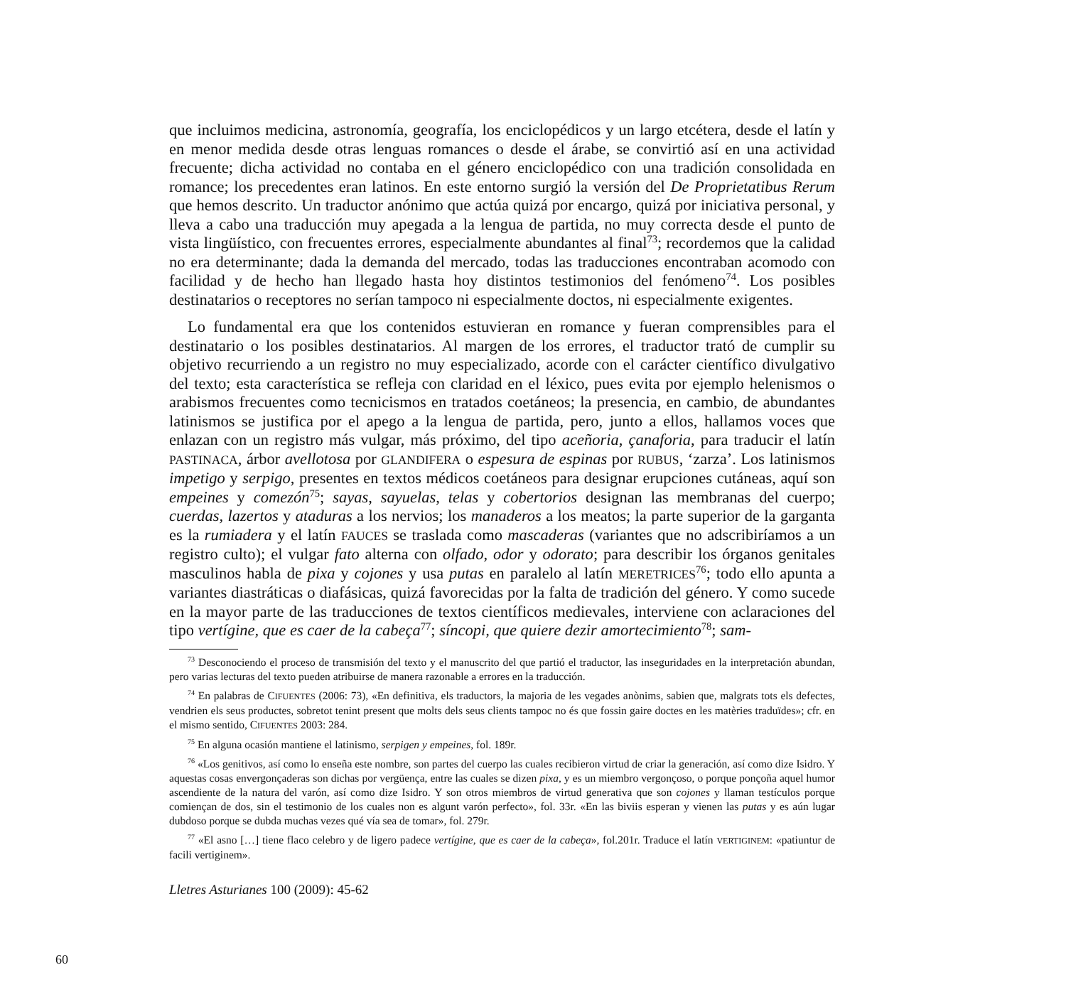que incluimos medicina, astronomía, geografía, los enciclopédicos y un largo etcétera, desde el latín y en menor medida desde otras lenguas romances o desde el árabe, se convirtió así en una actividad frecuente; dicha actividad no contaba en el género enciclopédico con una tradición consolidada en romance; los precedentes eran latinos. En este entorno surgió la versión del De Proprietatibus Rerum que hemos descrito. Un traductor anónimo que actúa quizá por encargo, quizá por iniciativa personal, y lleva a cabo una traducción muy apegada a la lengua de partida, no muy correcta desde el punto de vista lingüístico, con frecuentes errores, especialmente abundantes al final<sup>73</sup>; recordemos que la calidad no era determinante; dada la demanda del mercado, todas las traducciones encontraban acomodo con facilidad y de hecho han llegado hasta hoy distintos testimonios del fenómeno<sup>74</sup>. Los posibles destinatarios o receptores no serían tampoco ni especialmente doctos, ni especialmente exigentes.
Lo fundamental era que los contenidos estuvieran en romance y fueran comprensibles para el destinatario o los posibles destinatarios. Al margen de los errores, el traductor trató de cumplir su objetivo recurriendo a un registro no muy especializado, acorde con el carácter científico divulgativo del texto; esta característica se refleja con claridad en el léxico, pues evita por ejemplo helenismos o arabismos frecuentes como tecnicismos en tratados coetáneos; la presencia, en cambio, de abundantes latinismos se justifica por el apego a la lengua de partida, pero, junto a ellos, hallamos voces que enlazan con un registro más vulgar, más próximo, del tipo aceñoria, çanaforia, para traducir el latín PASTINACA, árbor avellotosa por GLANDIFERA o espesura de espinas por RUBUS, ‘zarza’. Los latinismos impetigo y serpigo, presentes en textos médicos coetáneos para designar erupciones cutáneas, aquí son empeines y comezón<sup>75</sup>; sayas, sayuelas, telas y cobertorios designan las membranas del cuerpo; cuerdas, lazertos y ataduras a los nervios; los manaderos a los meatos; la parte superior de la garganta es la rumiadera y el latín FAUCES se traslada como mascaderas (variantes que no adscribiríamos a un registro culto); el vulgar fato alterna con olfado, odor y odorato; para describir los órganos genitales masculinos habla de pixa y cojones y usa putas en paralelo al latín MERETRICES<sup>76</sup>; todo ello apunta a variantes diastráticas o diafásicas, quizá favorecidas por la falta de tradición del género. Y como sucede en la mayor parte de las traducciones de textos científicos medievales, interviene con aclaraciones del tipo vertígine, que es caer de la cabeça<sup>77</sup>; síncopi, que quiere dezir amortecimiento<sup>78</sup>; sam-
<sup>73</sup> Desconociendo el proceso de transmisión del texto y el manuscrito del que partió el traductor, las inseguridades en la interpretación abundan, pero varias lecturas del texto pueden atribuirse de manera razonable a errores en la traducción.
<sup>74</sup> En palabras de CIFUENTES (2006: 73), «En definitiva, els traductors, la majoria de les vegades anònims, sabien que, malgrats tots els defectes, vendrien els seus productes, sobretot tenint present que molts dels seus clients tampoc no és que fossin gaire doctes en les matèries traduïdes»; cfr. en el mismo sentido, CIFUENTES 2003: 284.
<sup>75</sup> En alguna ocasión mantiene el latinismo, serpigen y empeines, fol. 189r.
<sup>76</sup> «Los genitivos, así como lo enseña este nombre, son partes del cuerpo las cuales recibieron virtud de criar la generación, así como dize Isidro. Y aquestas cosas envergonçaderas son dichas por vergüença, entre las cuales se dizen pixa, y es un miembro vergonçoso, o porque ponçoña aquel humor ascendiente de la natura del varón, así como dize Isidro. Y son otros miembros de virtud generativa que son cojones y llaman testículos porque comiençan de dos, sin el testimonio de los cuales non es algunt varón perfecto», fol. 33r. «En las biviis esperan y vienen las putas y es aún lugar dubdoso porque se dubda muchas vezes qué vía sea de tomar», fol. 279r.
<sup>77</sup> «El asno […] tiene flaco celebro y de ligero padece vertígine, que es caer de la cabeça», fol.201r. Traduce el latín VERTIGINEM: «patiuntur de facili vertiginem».
Lletres Asturianes 100 (2009): 45-62
60